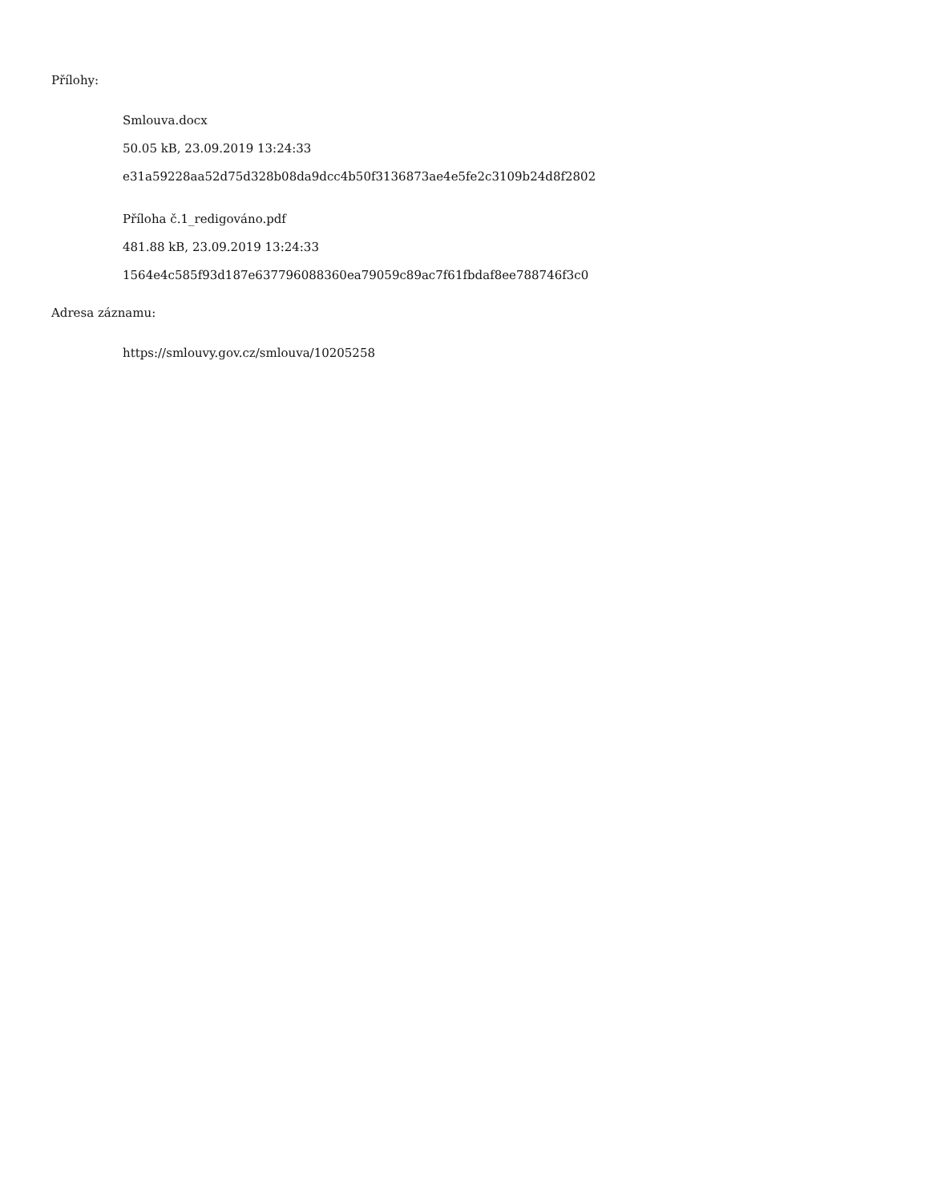Přílohy:
Smlouva.docx
50.05 kB, 23.09.2019 13:24:33
e31a59228aa52d75d328b08da9dcc4b50f3136873ae4e5fe2c3109b24d8f2802
Příloha č.1_redigováno.pdf
481.88 kB, 23.09.2019 13:24:33
1564e4c585f93d187e637796088360ea79059c89ac7f61fbdaf8ee788746f3c0
Adresa záznamu:
https://smlouvy.gov.cz/smlouva/10205258